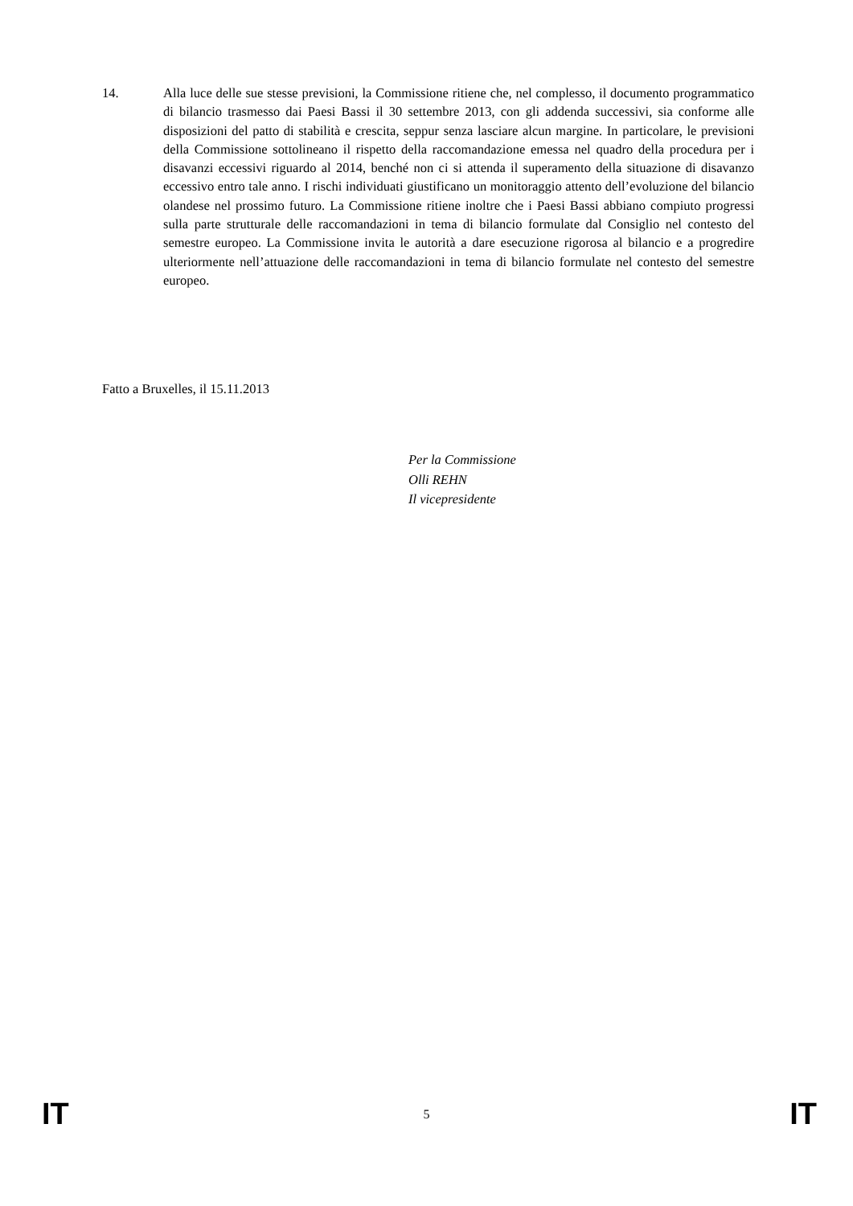14. Alla luce delle sue stesse previsioni, la Commissione ritiene che, nel complesso, il documento programmatico di bilancio trasmesso dai Paesi Bassi il 30 settembre 2013, con gli addenda successivi, sia conforme alle disposizioni del patto di stabilità e crescita, seppur senza lasciare alcun margine. In particolare, le previsioni della Commissione sottolineano il rispetto della raccomandazione emessa nel quadro della procedura per i disavanzi eccessivi riguardo al 2014, benché non ci si attenda il superamento della situazione di disavanzo eccessivo entro tale anno. I rischi individuati giustificano un monitoraggio attento dell’evoluzione del bilancio olandese nel prossimo futuro. La Commissione ritiene inoltre che i Paesi Bassi abbiano compiuto progressi sulla parte strutturale delle raccomandazioni in tema di bilancio formulate dal Consiglio nel contesto del semestre europeo. La Commissione invita le autorità a dare esecuzione rigorosa al bilancio e a progredire ulteriormente nell’attuazione delle raccomandazioni in tema di bilancio formulate nel contesto del semestre europeo.
Fatto a Bruxelles, il 15.11.2013
Per la Commissione
Olli REHN
Il vicepresidente
IT 5 IT